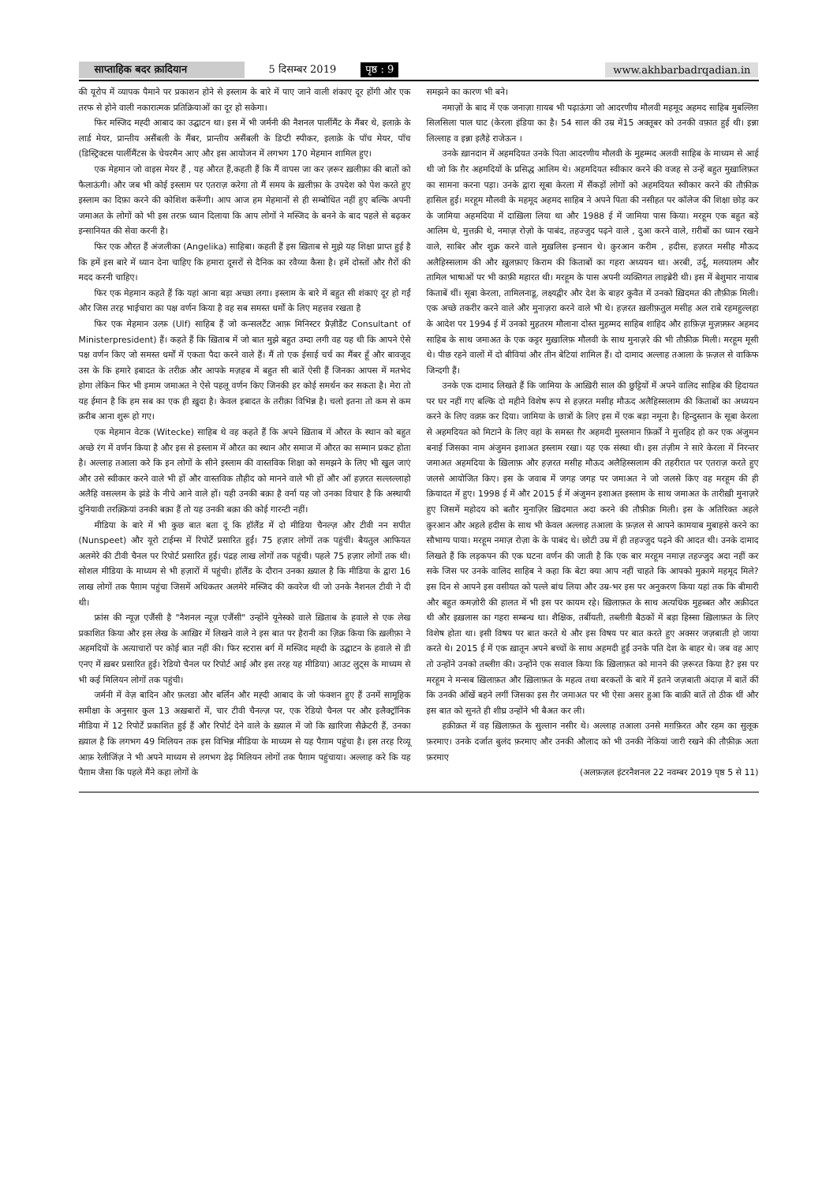साप्ताहिक बदर क़ादियान 5 दिसम्बर 2019 पृष्ठ : 9 www.akhbarbadrqadian.in
की यूरोप में व्यापक पैमाने पर प्रकाशन होने से इस्लाम के बारे में पाए जाने वाली शंकाए दूर होंगी और एक तरफ से होने वाली नकारात्मक प्रतिक्रियाओं का दूर हो सकेगा।
फिर मस्जिद मह्दी आबाद का उद्घाटन था। इस में भी जर्मनी की नैशनल पार्लीमैंट के मैंबर थे, इलाक़े के लार्ड मेयर, प्रान्तीय असैंबली के मैंबर, प्रान्तीय असैंबली के डिप्टी स्पीकर, इलाक़े के पाँच मेयर, पाँच (डिस्ट्रिक्टस पार्लीमैंटस के चेयरमैन आए और इस आयोजन में लगभग 170 मेहमान शामिल हुए।
एक मेहमान जो वाइस मेयर हैं , यह औरत हैं,कहती हैं कि मैं वापस जा कर ज़रूर ख़लीफ़ा की बातों को फैलाऊंगी। और जब भी कोई इस्लाम पर एतराज़ करेगा तो मैं समय के ख़लीफ़ा के उपदेश को पेश करते हुए इस्लाम का दिफ़ा करने की कोशिश करूँगी। आप आज हम मेहमानों से ही सम्बोधित नहीं हुए बल्कि अपनी जमाअत के लोगों को भी इस तरफ़ ध्यान दिलाया कि आप लोगों ने मस्जिद के बनने के बाद पहले से बढ़कर इन्सानियत की सेवा करनी है।
फिर एक औरत हैं अंजलीका (Angelika) साहिबा। कहती हैं इस ख़िताब से मुझे यह शिक्षा प्राप्त हुई है कि हमें इस बारे में ध्यान देना चाहिए कि हमारा दूसरों से दैनिक का रवैय्या कैसा है। हमें दोस्तों और ग़ैरों की मदद करनी चाहिए।
फिर एक मेहमान कहते हैं कि यहां आना बड़ा अच्छा लगा। इस्लाम के बारे में बहुत सी शंकाएं दूर हो गईं और जिस तरह भाईचारा का पक्ष वर्णन किया है वह सब समस्त धर्मों के लिए महत्तव रखता है
फिर एक मेहमान उल्फ़ (Ulf) साहिब हैं जो कन्सलटैंट आफ़ मिनिस्टर प्रैज़ीडैंट Consultant of Ministerpresident) हैं। कहते हैं कि ख़िताब में जो बात मुझे बहुत उम्दा लगी वह यह थी कि आपने ऐसे पक्ष वर्णन किए जो समस्त धर्मों में एकता पैदा करने वाले हैं। मैं तो एक ईसाई चर्च का मैंबर हूँ और बावजूद उस के कि हमारे इबादत के तरीक़ और आपके मज़हब में बहुत सी बातें ऐसी हैं जिनका आपस में मतभेद होगा लेकिन फिर भी इमाम जमाअत ने ऐसे पहलू वर्णन किए जिनकी हर कोई समर्थन कर सकता है। मेरा तो यह ईमान है कि हम सब का एक ही ख़ुदा है। केवल इबादत के तरीक़ा विभिन्न है। चलो इतना तो कम से कम क़रीब आना शुरू हो गए।
एक मेहमान वेटक (Witecke) साहिब थे वह कहते हैं कि अपने ख़िताब में औरत के स्थान को बहुत अच्छे रंग में वर्णन किया है और इस से इस्लाम में औरत का स्थान और समाज में औरत का सम्मान प्रकट होता है। अल्लाह तआला करे कि इन लोगों के सीने इस्लाम की वास्तविक शिक्षा को समझने के लिए भी खुल जाएं और उसे स्वीकार करने वाले भी हों और वास्तविक तौहीद को मानने वाले भी हों और आँ हज़रत सल्लल्लाहो अलैहि वसल्लम के झंडे के नीचे आने वाले हों। यही उनकी बक़ा है वर्ना यह जो उनका विचार है कि अस्थायी दुनियावी तरक़्क़ियां उनकी बक़ा हैं तो यह उनकी बक़ा की कोई गारन्टी नहीं।
मीडिया के बारे में भी कुछ बात बता दूं कि हॉलैंड में दो मीडिया चैनल्ज़ और टीवी नन सपीत (Nunspeet) और यूरो टाईम्स में रिपोर्टें प्रसारित हुईं। 75 हज़ार लोगों तक पहुंचीं। बैयतुल आफियत अलमेरे की टीवी चैनल पर रिपोर्ट प्रसारित हुई। पंद्रह लाख लोगों तक पहुंची। पहले 75 हज़ार लोगों तक थी। सोशल मीडिया के माध्यम से भी हज़ारों में पहुंची। हॉलैंड के दौरान उनका ख़्याल है कि मीडिया के द्वारा 16 लाख लोगों तक पैग़ाम पहुंचा जिसमें अधिकतर अलमेरे मस्जिद की कवरेज थी जो उनके नैशनल टीवी ने दी थी।
फ्रांस की न्यूज़ एजैंसी है "नैशनल न्यूज़ एजैंसी" उन्होंने यूनेस्को वाले ख़िताब के हवाले से एक लेख प्रकाशित किया और इस लेख के आख़िर में लिखने वाले ने इस बात पर हैरानी का ज़िक्र किया कि ख़लीफ़ा ने अहमदियों के अत्याचारों पर कोई बात नहीं की। फिर स्टरास बर्ग में मस्जिद मह्दी के उद्घाटन के हवाले से डी एनए में ख़बर प्रसारित हुई। रेडियो चैनल पर रिपोर्ट आई और इस तरह यह मीडिया) आउट लुट्स के माध्यम से भी कई मिलियन लोगों तक पहुंची।
जर्मनी में वेज़ बादिन और फ़लडा और बर्लिन और मह्दी आबाद के जो फंक्शन हुए हैं उनमें सामूहिक समीक्षा के अनुसार कुल 13 अख़बारों में, चार टीवी चैनल्ज़ पर, एक रेडियो चैनल पर और इलैक्ट्रॉनिक मीडिया में 12 रिपोर्टें प्रकाशित हुई हैं और रिपोर्ट देने वाले के ख़्याल में जो कि ख़ारिजा सैक्रेटरी हैं, उनका ख़्याल है कि लगभग 49 मिलियन तक इस विभिन्न मीडिया के माध्यम से यह पैग़ाम पहुंचा है। इस तरह रिव्यू आफ़ रेलीजिंज़ ने भी अपने माध्यम से लगभग डेढ़ मिलियन लोगों तक पैग़ाम पहुंचाया। अल्लाह करे कि यह पैग़ाम जैसा कि पहले मैंने कहा लोगों के
समझने का कारण भी बने।
नमाज़ों के बाद में एक जनाज़ा ग़ायब भी पढ़ाऊंगा जो आदरणीय मौलवी महमूद अहमद साहिब मुबल्लिग़ सिलसिला पाल घाट (केरला इंडिया का है। 54 साल की उम्र में15 अक्तूबर को उनकी वफ़ात हुई थी। इन्ना लिल्लाह व इन्ना इलैहे राजेऊन ।
उनके ख़ानदान में अहमदियत उनके पिता आदरणीय मौलवी के मुहम्मद अलवी साहिब के माध्यम से आई थी जो कि ग़ैर अहमदियों के प्रसिद्ध आलिम थे। अहमदियत स्वीकार करने की वजह से उन्हें बहुत मुख़ालिफ़त का सामना करना पड़ा। उनके द्वारा सूबा केरला में सैंकड़ों लोगों को अहमदियत स्वीकार करने की तौफ़ीक़ हासिल हुई। मरहूम मौलवी के महमूद अहमद साहिब ने अपने पिता की नसीहत पर कॉलेज की शिक्षा छोड़ कर के जामिया अहमदिया में दाख़िला लिया था और 1988 ई में जामिया पास किया। मरहूम एक बहुत बड़े आलिम थे, मुत्तक़ी थे, नमाज़ रोज़ाे के पाबंद, तहज्जुद पढ़ने वाले , दुआ करने वाले, ग़रीबों का ध्यान रखने वाले, साबिर और शुक्र करने वाले मुख़लिस इन्सान थे। क़ुरआन करीम , हदीस, हज़रत मसीह मौऊद अलैहिस्सलाम की और ख़ुलफ़ाए किराम की किताबों का गहरा अध्ययन था। अरबी, उर्दू, मलयालम और तामिल भाषाओं पर भी काफ़ी महारत थी। मरहूम के पास अपनी व्यक्तिगत लाइब्रेरी थी। इस में बेशुमार नायाब किताबें थीं। सूबा केरला, तामिलनाडू, लक्ष्यद्वीर और देश के बाहर कुवैत में उनको ख़िदमत की तौफ़ीक़ मिली। एक अच्छे तकरीर करने वाले और मुनाज़रा करने वाले भी थे। हज़रत ख़लीफ़तुल मसीह अल राबे रहमहुल्लहा के आदेश पर 1994 ई में उनको मुहतरम मौलाना दोस्त मुहम्मद साहिब शाहिद और हाफ़िज़ मुज़फ़्फ़र अहमद साहिब के साथ जमाअत के एक कट्टर मुख़ालिफ़ मौलवी के साथ मुनाज़रे की भी तौफ़ीक़ मिली। मरहूम मूसी थे। पीछ रहने वालों में दो बीवियां और तीन बेटियां शामिल हैं। दो दामाद अल्लाह तआला के फ़ज़ल से वाकिफ जिन्दगी हैं।
उनके एक दामाद लिखते हैं कि जामिया के आख़िरी साल की छुट्टियों में अपने वालिद साहिब की हिदायत पर घर नहीं गए बल्कि दो महीने विशेष रूप से हज़रत मसीह मौऊद अलैहिस्सलाम की किताबों का अध्ययन करने के लिए वक़्फ़ कर दिया। जामिया के छात्रों के लिए इस में एक बड़ा नमूना है। हिन्दुस्तान के सूबा केरला से अहमदियत को मिटाने के लिए वहां के समस्त ग़ैर अहमदी मुस्लमान फ़िर्क़ों ने मुत्तहिद हो कर एक अंजुमन बनाई जिसका नाम अंजुमन इशाअत इस्लाम रखा। यह एक संस्था थी। इस तंज़ीम ने सारे केरला में निरन्तर जमाअत अहमदिया के ख़िलाफ़ और हज़रत मसीह मौऊद अलैहिस्सलाम की तहरीरात पर एतराज़ करते हुए जलसे आयोजित किए। इस के जवाब में जगह जगह पर जमाअत ने जो जलसे किए वह मरहूम की ही क़ियादत में हुए। 1998 ई में और 2015 ई में अंजुमन इशाअत इस्लाम के साथ जमाअत के तारीख़ी मुनाज़रे हुए जिसमें महोदय को बतौर मुनाज़िर ख़िदमात अदा करने की तौफ़ीक़ मिली। इस के अतिरिक्त अहले क़ुरआन और अहले हदीस के साथ भी केवल अल्लाह तआला के फ़ज़ल से आपने कामयाब मुबाहसे करने का सौभाग्य पाया। मरहूम नमाज़ रोज़ा के के पाबंद थे। छोटी उम्र में ही तहज्जुद पढ़ने की आदत थी। उनके दामाद लिखते हैं कि लड़कपन की एक घटना वर्णन की जाती है कि एक बार मरहूम नमाज़ तहज्जुद अदा नहीं कर सके जिस पर उनके वालिद साहिब ने कहा कि बेटा क्या आप नहीं चाहते कि आपको मुक़ामे महमूद मिले? इस दिन से आपने इस वसीयत को पल्ले बांध लिया और उम्र-भर इस पर अनुकरण किया यहां तक कि बीमारी और बहुत कमज़ोरी की हालत में भी इस पर कायम रहे। ख़िलाफ़त के साथ अत्यधिक मुहब्बत और अक़ीदत थी और इख़लास का गहरा सम्बन्ध था। शैक्षिक, तर्बीयती, तब्लीग़ी बैठकों में बड़ा हिस्सा ख़िलाफ़त के लिए विशेष होता था। इसी विषय पर बात करते थे और इस विषय पर बात करते हुए अक्सर जज़बाती हो जाया करते थे। 2015 ई में एक ख़ातून अपने बच्चों के साथ अहमदी हुईं उनके पति देश के बाहर थे। जब वह आए तो उन्होंने उनको तब्लीग़ की। उन्होंने एक सवाल किया कि ख़िलाफ़त को मानने की ज़रूरत किया है? इस पर मरहूम ने मन्सब ख़िलाफ़त और ख़िलाफ़त के महत्व तथा बरकतों के बारे में इतने जज़बाती अंदाज़ में बातें कीं कि उनकी आँखें बहने लगीं जिसका इस ग़ैर जमाअत पर भी ऐसा असर हुआ कि बाक़ी बातें तो ठीक थीं और इस बात को सुनते ही शीघ्र उन्होंने भी बैअत कर ली।
हक़ीक़त में वह ख़िलाफ़त के सुल्तान नसीर थे। अल्लाह तआला उनसे मग़फ़िरत और रहम का सुलूक फ़रमाए। उनके दर्जात बुलंद फ़रमाए और उनकी औलाद को भी उनकी नेकियां जारी रखने की तौफ़ीक़ अता फ़रमाए
(अलफ़ज़ल इंटरनैशनल 22 नवम्बर 2019 पृष्ठ 5 से 11)